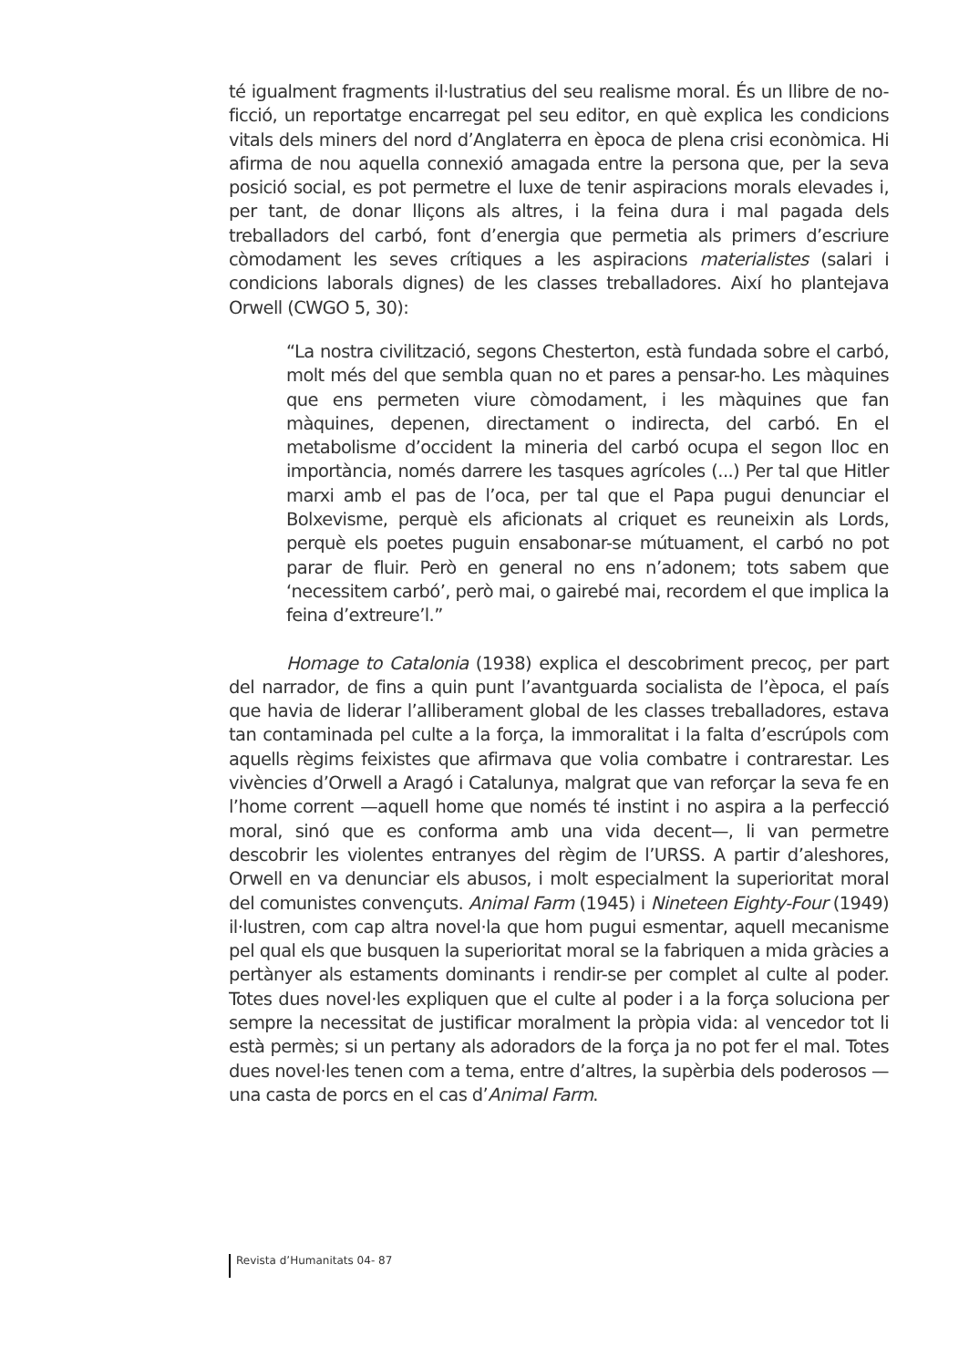té igualment fragments il·lustratius del seu realisme moral. És un llibre de no-ficció, un reportatge encarregat pel seu editor, en què explica les condicions vitals dels miners del nord d’Anglaterra en època de plena crisi econòmica. Hi afirma de nou aquella connexió amagada entre la persona que, per la seva posició social, es pot permetre el luxe de tenir aspiracions morals elevades i, per tant, de donar lliçons als altres, i la feina dura i mal pagada dels treballadors del carbó, font d’energia que permetia als primers d’escriure còmodament les seves crítiques a les aspiracions materialistes (salari i condicions laborals dignes) de les classes treballadores. Així ho plantejava Orwell (CWGO 5, 30):
“La nostra civilització, segons Chesterton, està fundada sobre el carbó, molt més del que sembla quan no et pares a pensar-ho. Les màquines que ens permeten viure còmodament, i les màquines que fan màquines, depenen, directament o indirecta, del carbó. En el metabolisme d’occident la mineria del carbó ocupa el segon lloc en importància, només darrere les tasques agrícoles (...) Per tal que Hitler marxi amb el pas de l’oca, per tal que el Papa pugui denunciar el Bolxevisme, perquè els aficionats al criquet es reuneixin als Lords, perquè els poetes puguin ensabonar-se mútuament, el carbó no pot parar de fluir. Però en general no ens n’adonem; tots sabem que ‘necessitem carbó’, però mai, o gairebé mai, recordem el que implica la feina d’extreure’l.”
Homage to Catalonia (1938) explica el descobriment precoç, per part del narrador, de fins a quin punt l’avantguarda socialista de l’època, el país que havia de liderar l’alliberament global de les classes treballadores, estava tan contaminada pel culte a la força, la immoralitat i la falta d’escrúpols com aquells règims feixistes que afirmava que volia combatre i contrarestar. Les vivències d’Orwell a Aragó i Catalunya, malgrat que van reforçar la seva fe en l’home corrent —aquell home que només té instint i no aspira a la perfecció moral, sinó que es conforma amb una vida decent—, li van permetre descobrir les violentes entranyes del règim de l’URSS. A partir d’aleshores, Orwell en va denunciar els abusos, i molt especialment la superioritat moral del comunistes convençuts. Animal Farm (1945) i Nineteen Eighty-Four (1949) il·lustren, com cap altra novel·la que hom pugui esmentar, aquell mecanisme pel qual els que busquen la superioritat moral se la fabriquen a mida gràcies a pertànyer als estaments dominants i rendir-se per complet al culte al poder. Totes dues novel·les expliquen que el culte al poder i a la força soluciona per sempre la necessitat de justificar moralment la pròpia vida: al vencedor tot li està permès; si un pertany als adoradors de la força ja no pot fer el mal. Totes dues novel·les tenen com a tema, entre d’altres, la supèrbia dels poderosos —una casta de porcs en el cas d’Animal Farm.
Revista d’Humanitats 04- 87